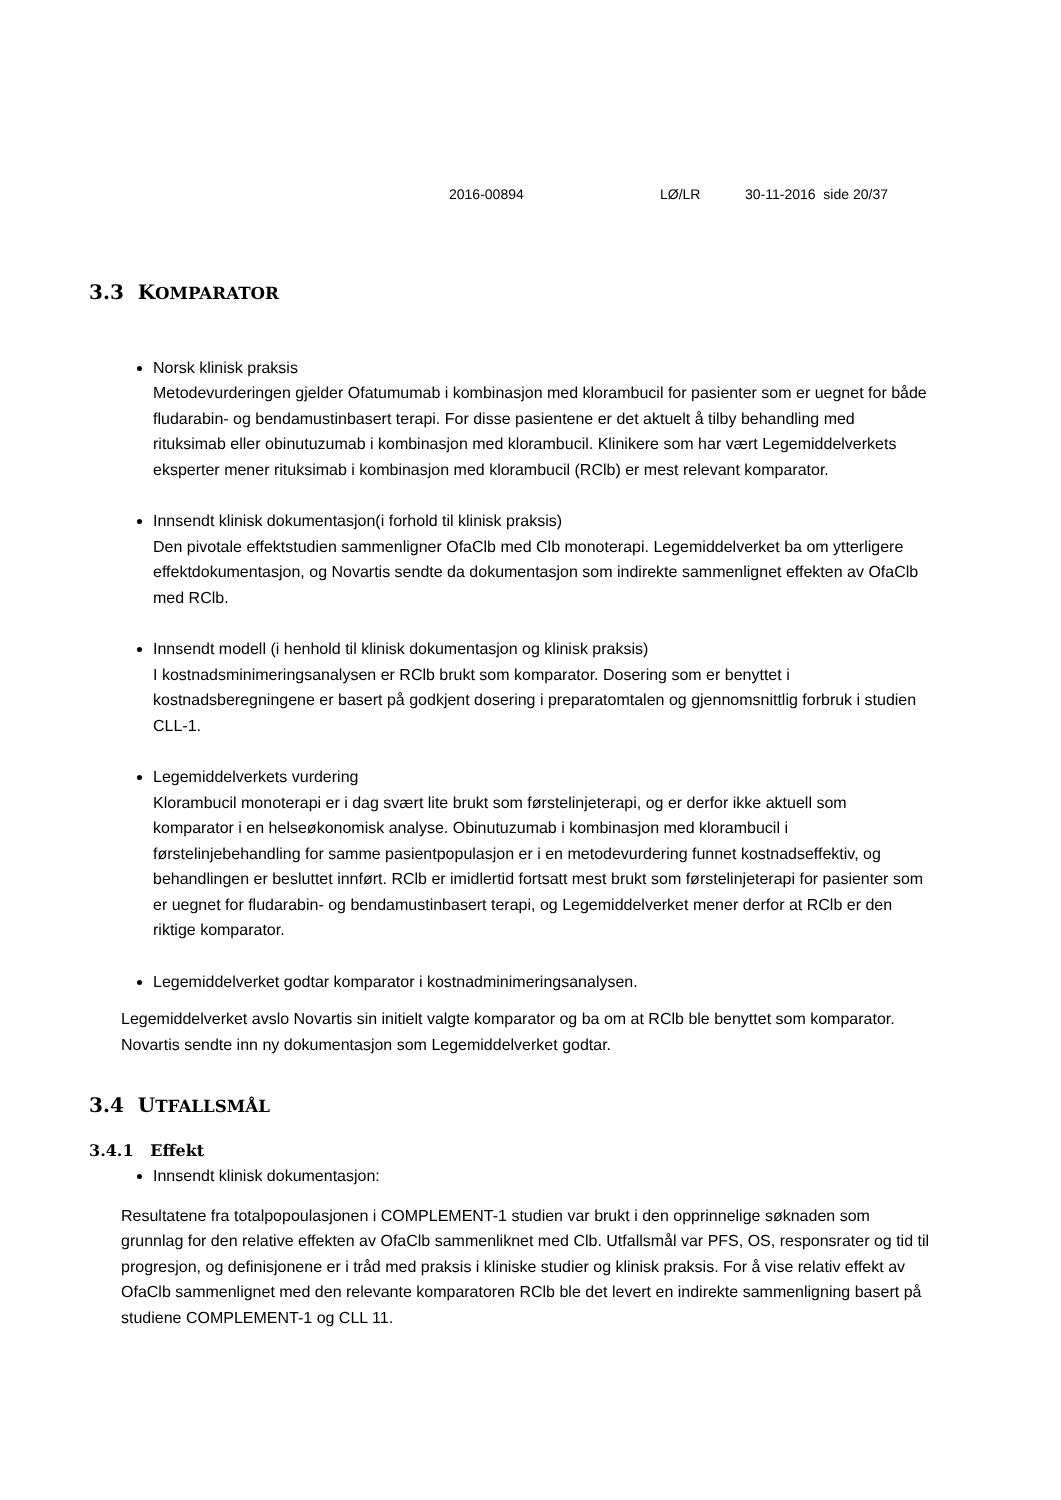2016-00894 LØ/LR 30-11-2016 side 20/37
3.3 KOMPARATOR
Norsk klinisk praksis
Metodevurderingen gjelder Ofatumumab i kombinasjon med klorambucil for pasienter som er uegnet for både fludarabin- og bendamustinbasert terapi. For disse pasientene er det aktuelt å tilby behandling med rituksimab eller obinutuzumab i kombinasjon med klorambucil. Klinikere som har vært Legemiddelverkets eksperter mener rituksimab i kombinasjon med klorambucil (RClb) er mest relevant komparator.
Innsendt klinisk dokumentasjon(i forhold til klinisk praksis)
Den pivotale effektstudien sammenligner OfaClb med Clb monoterapi. Legemiddelverket ba om ytterligere effektdokumentasjon, og Novartis sendte da dokumentasjon som indirekte sammenlignet effekten av OfaClb med RClb.
Innsendt modell (i henhold til klinisk dokumentasjon og klinisk praksis)
I kostnadsminimeringsanalysen er RClb brukt som komparator. Dosering som er benyttet i kostnadsberegningene er basert på godkjent dosering i preparatomtalen og gjennomsnittlig forbruk i studien CLL-1.
Legemiddelverkets vurdering
Klorambucil monoterapi er i dag svært lite brukt som førstelinjeterapi, og er derfor ikke aktuell som komparator i en helseøkonomisk analyse. Obinutuzumab i kombinasjon med klorambucil i førstelinjebehandling for samme pasientpopulasjon er i en metodevurdering funnet kostnadseffektiv, og behandlingen er besluttet innført. RClb er imidlertid fortsatt mest brukt som førstelinjeterapi for pasienter som er uegnet for fludarabin- og bendamustinbasert terapi, og Legemiddelverket mener derfor at RClb er den riktige komparator.
Legemiddelverket godtar komparator i kostnadminimeringsanalysen.
Legemiddelverket avslo Novartis sin initielt valgte komparator og ba om at RClb ble benyttet som komparator. Novartis sendte inn ny dokumentasjon som Legemiddelverket godtar.
3.4 UTFALLSMÅL
3.4.1 Effekt
Innsendt klinisk dokumentasjon:
Resultatene fra totalpopoulasjonen i COMPLEMENT-1 studien var brukt i den opprinnelige søknaden som grunnlag for den relative effekten av OfaClb sammenliknet med Clb. Utfallsmål var PFS, OS, responsrater og tid til progresjon, og definisjonene er i tråd med praksis i kliniske studier og klinisk praksis. For å vise relativ effekt av OfaClb sammenlignet med den relevante komparatoren RClb ble det levert en indirekte sammenligning basert på studiene COMPLEMENT-1 og CLL 11.